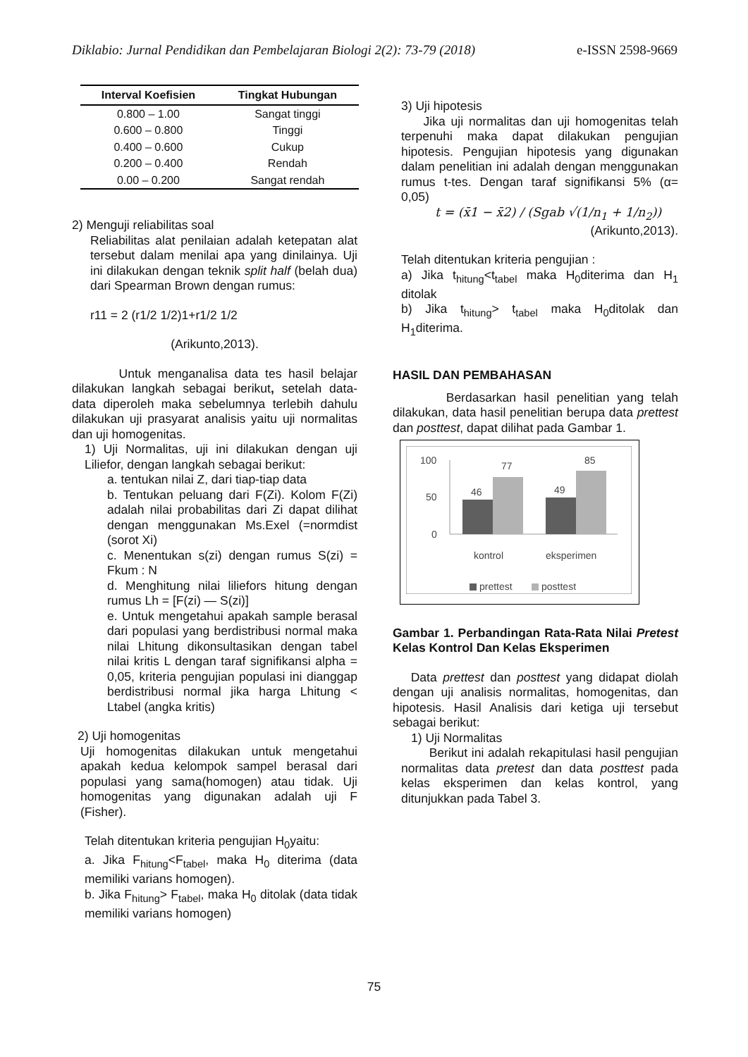Diklabio: Jurnal Pendidikan dan Pembelajaran Biologi 2(2): 73-79 (2018) e-ISSN 2598-9669
| Interval Koefisien | Tingkat Hubungan |
| --- | --- |
| 0.800 – 1.00 | Sangat tinggi |
| 0.600 – 0.800 | Tinggi |
| 0.400 – 0.600 | Cukup |
| 0.200 – 0.400 | Rendah |
| 0.00 – 0.200 | Sangat rendah |
2) Menguji reliabilitas soal
Reliabilitas alat penilaian adalah ketepatan alat tersebut dalam menilai apa yang dinilainya. Uji ini dilakukan dengan teknik split half (belah dua) dari Spearman Brown dengan rumus:
r11 = 2 (r1/2 1/2)1+r1/2 1/2
(Arikunto,2013).
Untuk menganalisa data tes hasil belajar dilakukan langkah sebagai berikut, setelah data-data diperoleh maka sebelumnya terlebih dahulu dilakukan uji prasyarat analisis yaitu uji normalitas dan uji homogenitas.
1) Uji Normalitas, uji ini dilakukan dengan uji Liliefor, dengan langkah sebagai berikut:
a. tentukan nilai Z, dari tiap-tiap data
b. Tentukan peluang dari F(Zi). Kolom F(Zi) adalah nilai probabilitas dari Zi dapat dilihat dengan menggunakan Ms.Exel (=normdist (sorot Xi)
c. Menentukan s(zi) dengan rumus S(zi) = Fkum : N
d. Menghitung nilai liliefors hitung dengan rumus Lh = [F(zi) — S(zi)]
e. Untuk mengetahui apakah sample berasal dari populasi yang berdistribusi normal maka nilai Lhitung dikonsultasikan dengan tabel nilai kritis L dengan taraf signifikansi alpha = 0,05, kriteria pengujian populasi ini dianggap berdistribusi normal jika harga Lhitung < Ltabel (angka kritis)
2) Uji homogenitas
Uji homogenitas dilakukan untuk mengetahui apakah kedua kelompok sampel berasal dari populasi yang sama(homogen) atau tidak. Uji homogenitas yang digunakan adalah uji F (Fisher).
Telah ditentukan kriteria pengujian H<sub>0</sub>yaitu:
a. Jika F<sub>hitung</sub><F<sub>tabel</sub>, maka H<sub>0</sub> diterima (data memiliki varians homogen).
b. Jika F<sub>hitung</sub>> F<sub>tabel</sub>, maka H<sub>0</sub> ditolak (data tidak memiliki varians homogen)
3) Uji hipotesis
Jika uji normalitas dan uji homogenitas telah terpenuhi maka dapat dilakukan pengujian hipotesis. Pengujian hipotesis yang digunakan dalam penelitian ini adalah dengan menggunakan rumus t-tes. Dengan taraf signifikansi 5% (α= 0,05)
t = (x̄1 − x̄2) / (Sgab √(1/n<sub>1</sub> + 1/n<sub>2</sub>))
(Arikunto,2013).
Telah ditentukan kriteria pengujian :
a) Jika t<sub>hitung</sub><t<sub>tabel</sub> maka H<sub>0</sub>diterima dan H<sub>1</sub> ditolak
b) Jika t<sub>hitung</sub>> t<sub>tabel</sub> maka H<sub>0</sub>ditolak dan H<sub>1</sub>diterima.
HASIL DAN PEMBAHASAN
Berdasarkan hasil penelitian yang telah dilakukan, data hasil penelitian berupa data prettest dan posttest, dapat dilihat pada Gambar 1.
100
50
0
46
77
49
85
kontrol
eksperimen
prettest
posttest
Gambar 1. Perbandingan Rata-Rata Nilai Pretest Kelas Kontrol Dan Kelas Eksperimen
Data prettest dan posttest yang didapat diolah dengan uji analisis normalitas, homogenitas, dan hipotesis. Hasil Analisis dari ketiga uji tersebut sebagai berikut:
1) Uji Normalitas
Berikut ini adalah rekapitulasi hasil pengujian normalitas data pretest dan data posttest pada kelas eksperimen dan kelas kontrol, yang ditunjukkan pada Tabel 3.
75